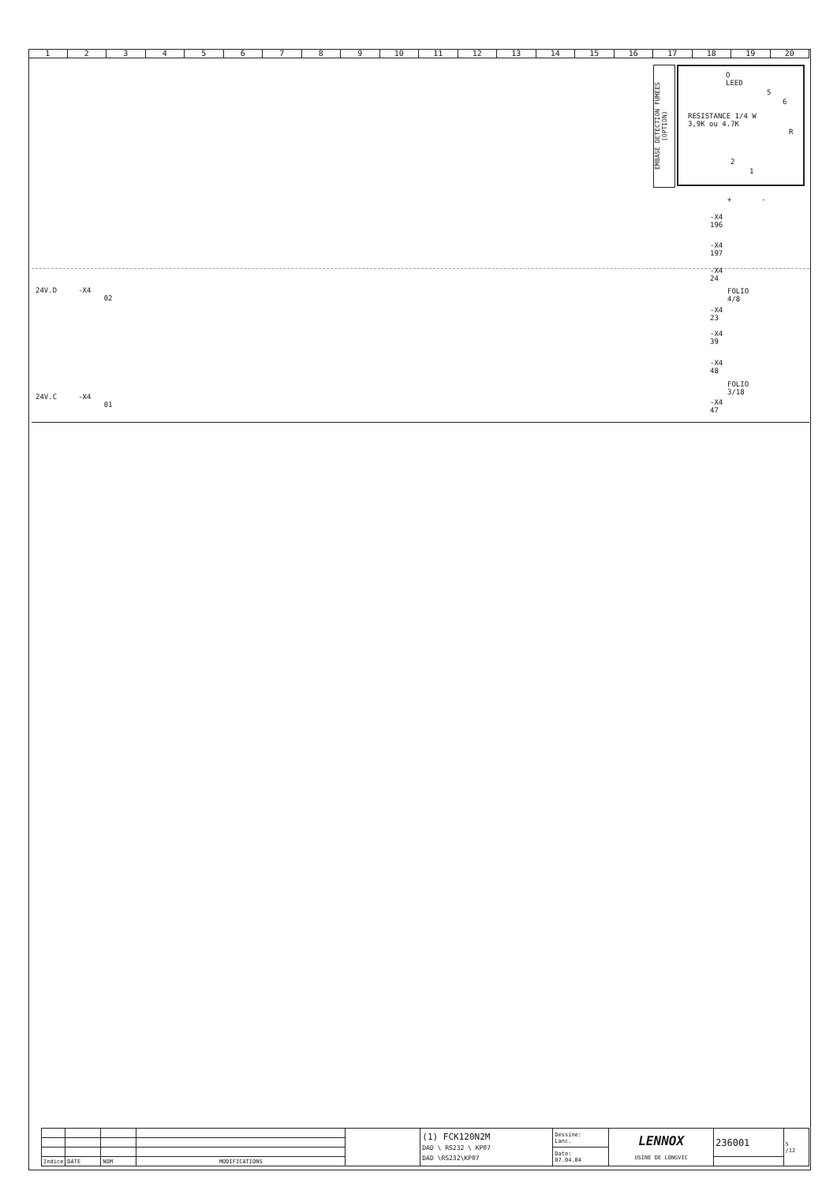123456789 10 11 12 13 14 15 16 17 18 19 20
EMBASE DETECTION FUMEES (OPTION)
O
LEED
RESISTANCE 1/4 W
3,9K ou 4.7K
5
6
R
2
1
+ -
-X4
196
-X4
197
24V.D -X4
02
-X4
24
FOLIO
4/8
-X4
23
-X4
39
-X4
48
FOLIO
3/18
-X4
47
24V.C -X4
01
| | | | | | (1) FCK120N2M DAD \ RS232 \ KP07 DAD \RS232\KP07 | Dessine: Lanc. | LENNOX USINE DE LONGVIC | 236001 | 5 /12 |
| | | | | | | Date: 07.04.04 | | | |
| Indice | DATE | NOM | MODIFICATIONS | | | | | | |